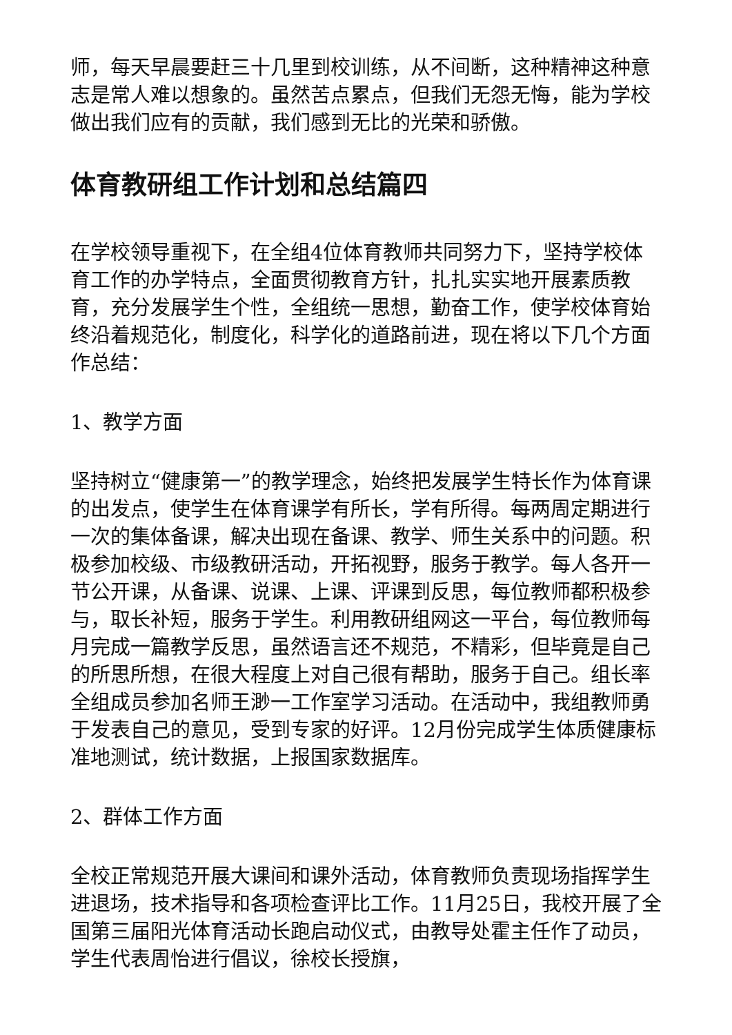师，每天早晨要赶三十几里到校训练，从不间断，这种精神这种意志是常人难以想象的。虽然苦点累点，但我们无怨无悔，能为学校做出我们应有的贡献，我们感到无比的光荣和骄傲。
体育教研组工作计划和总结篇四
在学校领导重视下，在全组4位体育教师共同努力下，坚持学校体育工作的办学特点，全面贯彻教育方针，扎扎实实地开展素质教育，充分发展学生个性，全组统一思想，勤奋工作，使学校体育始终沿着规范化，制度化，科学化的道路前进，现在将以下几个方面作总结：
1、教学方面
坚持树立“健康第一”的教学理念，始终把发展学生特长作为体育课的出发点，使学生在体育课学有所长，学有所得。每两周定期进行一次的集体备课，解决出现在备课、教学、师生关系中的问题。积极参加校级、市级教研活动，开拓视野，服务于教学。每人各开一节公开课，从备课、说课、上课、评课到反思，每位教师都积极参与，取长补短，服务于学生。利用教研组网这一平台，每位教师每月完成一篇教学反思，虽然语言还不规范，不精彩，但毕竟是自己的所思所想，在很大程度上对自己很有帮助，服务于自己。组长率全组成员参加名师王渺一工作室学习活动。在活动中，我组教师勇于发表自己的意见，受到专家的好评。12月份完成学生体质健康标准地测试，统计数据，上报国家数据库。
2、群体工作方面
全校正常规范开展大课间和课外活动，体育教师负责现场指挥学生进退场，技术指导和各项检查评比工作。11月25日，我校开展了全国第三届阳光体育活动长跑启动仪式，由教导处霍主任作了动员，学生代表周怡进行倡议，徐校长授旗，